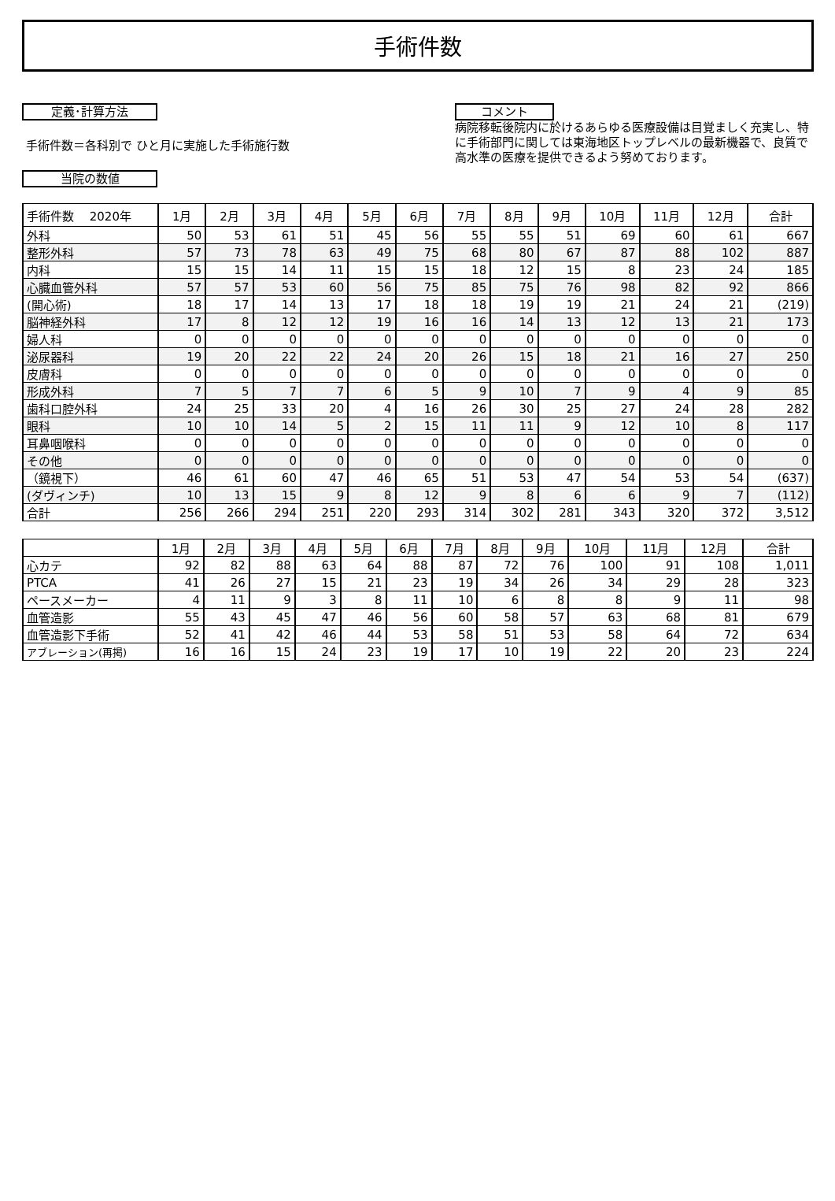手術件数
定義･計算方法
手術件数＝各科別で ひと月に実施した手術施行数
当院の数値
コメント
病院移転後院内に於けるあらゆる医療設備は目覚ましく充実し、特に手術部門に関しては東海地区トップレベルの最新機器で、良質で高水準の医療を提供できるよう努めております。
| 手術件数 2020年 | 1月 | 2月 | 3月 | 4月 | 5月 | 6月 | 7月 | 8月 | 9月 | 10月 | 11月 | 12月 | 合計 |
| --- | --- | --- | --- | --- | --- | --- | --- | --- | --- | --- | --- | --- | --- |
| 外科 | 50 | 53 | 61 | 51 | 45 | 56 | 55 | 55 | 51 | 69 | 60 | 61 | 667 |
| 整形外科 | 57 | 73 | 78 | 63 | 49 | 75 | 68 | 80 | 67 | 87 | 88 | 102 | 887 |
| 内科 | 15 | 15 | 14 | 11 | 15 | 15 | 18 | 12 | 15 | 8 | 23 | 24 | 185 |
| 心臓血管外科 | 57 | 57 | 53 | 60 | 56 | 75 | 85 | 75 | 76 | 98 | 82 | 92 | 866 |
| (開心術) | 18 | 17 | 14 | 13 | 17 | 18 | 18 | 19 | 19 | 21 | 24 | 21 | (219) |
| 脳神経外科 | 17 | 8 | 12 | 12 | 19 | 16 | 16 | 14 | 13 | 12 | 13 | 21 | 173 |
| 婦人科 | 0 | 0 | 0 | 0 | 0 | 0 | 0 | 0 | 0 | 0 | 0 | 0 | 0 |
| 泌尿器科 | 19 | 20 | 22 | 22 | 24 | 20 | 26 | 15 | 18 | 21 | 16 | 27 | 250 |
| 皮膚科 | 0 | 0 | 0 | 0 | 0 | 0 | 0 | 0 | 0 | 0 | 0 | 0 | 0 |
| 形成外科 | 7 | 5 | 7 | 7 | 6 | 5 | 9 | 10 | 7 | 9 | 4 | 9 | 85 |
| 歯科口腔外科 | 24 | 25 | 33 | 20 | 4 | 16 | 26 | 30 | 25 | 27 | 24 | 28 | 282 |
| 眼科 | 10 | 10 | 14 | 5 | 2 | 15 | 11 | 11 | 9 | 12 | 10 | 8 | 117 |
| 耳鼻咽喉科 | 0 | 0 | 0 | 0 | 0 | 0 | 0 | 0 | 0 | 0 | 0 | 0 | 0 |
| その他 | 0 | 0 | 0 | 0 | 0 | 0 | 0 | 0 | 0 | 0 | 0 | 0 | 0 |
| （鏡視下） | 46 | 61 | 60 | 47 | 46 | 65 | 51 | 53 | 47 | 54 | 53 | 54 | (637) |
| (ダヴィンチ) | 10 | 13 | 15 | 9 | 8 | 12 | 9 | 8 | 6 | 6 | 9 | 7 | (112) |
| 合計 | 256 | 266 | 294 | 251 | 220 | 293 | 314 | 302 | 281 | 343 | 320 | 372 | 3,512 |
| | 1月 | 2月 | 3月 | 4月 | 5月 | 6月 | 7月 | 8月 | 9月 | 10月 | 11月 | 12月 | 合計 |
| --- | --- | --- | --- | --- | --- | --- | --- | --- | --- | --- | --- | --- | --- |
| 心カテ | 92 | 82 | 88 | 63 | 64 | 88 | 87 | 72 | 76 | 100 | 91 | 108 | 1,011 |
| PTCA | 41 | 26 | 27 | 15 | 21 | 23 | 19 | 34 | 26 | 34 | 29 | 28 | 323 |
| ペースメーカー | 4 | 11 | 9 | 3 | 8 | 11 | 10 | 6 | 8 | 8 | 9 | 11 | 98 |
| 血管造影 | 55 | 43 | 45 | 47 | 46 | 56 | 60 | 58 | 57 | 63 | 68 | 81 | 679 |
| 血管造影下手術 | 52 | 41 | 42 | 46 | 44 | 53 | 58 | 51 | 53 | 58 | 64 | 72 | 634 |
| アブレーション(再掲) | 16 | 16 | 15 | 24 | 23 | 19 | 17 | 10 | 19 | 22 | 20 | 23 | 224 |